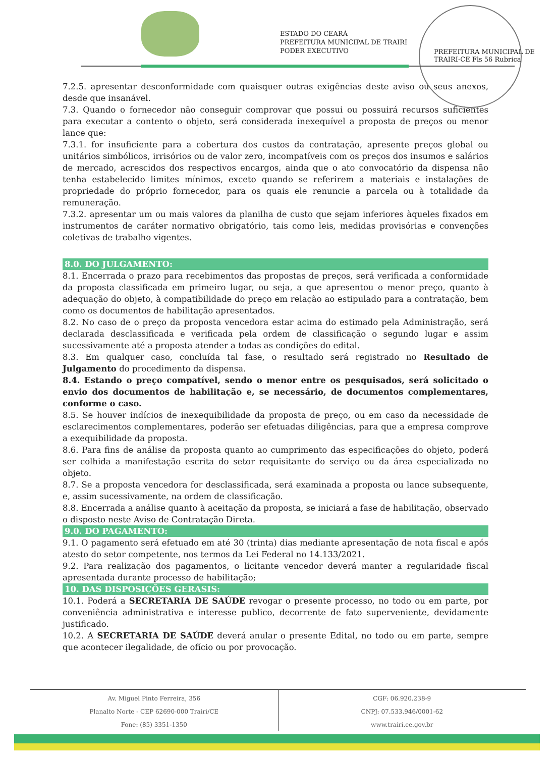ESTADO DO CEARÁ
PREFEITURA MUNICIPAL DE TRAIRI
PODER EXECUTIVO
PREFEITURA MUNICIPAL DE TRAIRI-CE Fls 56 Rubrica
7.2.5. apresentar desconformidade com quaisquer outras exigências deste aviso ou seus anexos, desde que insanável.
7.3. Quando o fornecedor não conseguir comprovar que possui ou possuirá recursos suficientes para executar a contento o objeto, será considerada inexequível a proposta de preços ou menor lance que:
7.3.1. for insuficiente para a cobertura dos custos da contratação, apresente preços global ou unitários simbólicos, irrisórios ou de valor zero, incompatíveis com os preços dos insumos e salários de mercado, acrescidos dos respectivos encargos, ainda que o ato convocatório da dispensa não tenha estabelecido limites mínimos, exceto quando se referirem a materiais e instalações de propriedade do próprio fornecedor, para os quais ele renuncie a parcela ou à totalidade da remuneração.
7.3.2. apresentar um ou mais valores da planilha de custo que sejam inferiores àqueles fixados em instrumentos de caráter normativo obrigatório, tais como leis, medidas provisórias e convenções coletivas de trabalho vigentes.
8.0. DO JULGAMENTO:
8.1. Encerrada o prazo para recebimentos das propostas de preços, será verificada a conformidade da proposta classificada em primeiro lugar, ou seja, a que apresentou o menor preço, quanto à adequação do objeto, à compatibilidade do preço em relação ao estipulado para a contratação, bem como os documentos de habilitação apresentados.
8.2. No caso de o preço da proposta vencedora estar acima do estimado pela Administração, será declarada desclassificada e verificada pela ordem de classificação o segundo lugar e assim sucessivamente até a proposta atender a todas as condições do edital.
8.3. Em qualquer caso, concluída tal fase, o resultado será registrado no Resultado de Julgamento do procedimento da dispensa.
8.4. Estando o preço compatível, sendo o menor entre os pesquisados, será solicitado o envio dos documentos de habilitação e, se necessário, de documentos complementares, conforme o caso.
8.5. Se houver indícios de inexequibilidade da proposta de preço, ou em caso da necessidade de esclarecimentos complementares, poderão ser efetuadas diligências, para que a empresa comprove a exequibilidade da proposta.
8.6. Para fins de análise da proposta quanto ao cumprimento das especificações do objeto, poderá ser colhida a manifestação escrita do setor requisitante do serviço ou da área especializada no objeto.
8.7. Se a proposta vencedora for desclassificada, será examinada a proposta ou lance subsequente, e, assim sucessivamente, na ordem de classificação.
8.8. Encerrada a análise quanto à aceitação da proposta, se iniciará a fase de habilitação, observado o disposto neste Aviso de Contratação Direta.
9.0. DO PAGAMENTO:
9.1. O pagamento será efetuado em até 30 (trinta) dias mediante apresentação de nota fiscal e após atesto do setor competente, nos termos da Lei Federal no 14.133/2021.
9.2. Para realização dos pagamentos, o licitante vencedor deverá manter a regularidade fiscal apresentada durante processo de habilitação;
10. DAS DISPOSIÇÕES GERASIS:
10.1. Poderá a SECRETARIA DE SAÚDE revogar o presente processo, no todo ou em parte, por conveniência administrativa e interesse publico, decorrente de fato superveniente, devidamente justificado.
10.2. A SECRETARIA DE SAÚDE deverá anular o presente Edital, no todo ou em parte, sempre que acontecer ilegalidade, de ofício ou por provocação.
Av. Miguel Pinto Ferreira, 356
Planalto Norte - CEP 62690-000 Trairi/CE
Fone: (85) 3351-1350
CGF: 06.920.238-9
CNPJ: 07.533.946/0001-62
www.trairi.ce.gov.br